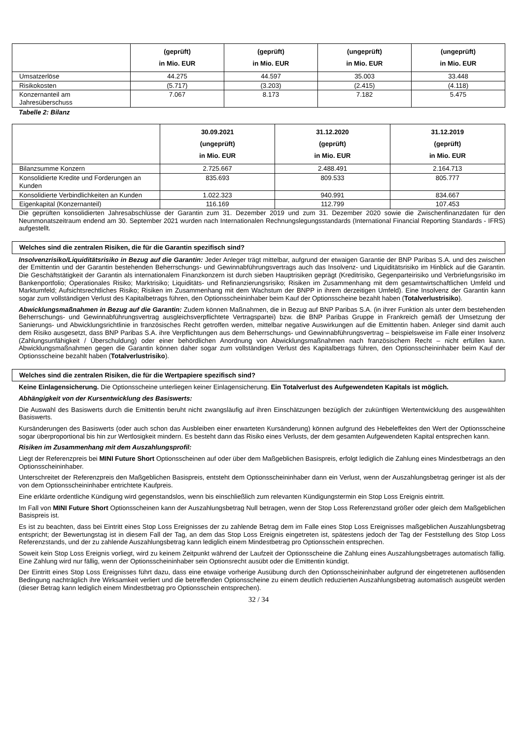| | (geprüft) in Mio. EUR | (geprüft) in Mio. EUR | (ungeprüft) in Mio. EUR | (ungeprüft) in Mio. EUR |
| --- | --- | --- | --- | --- |
| Umsatzerlöse | 44.275 | 44.597 | 35.003 | 33.448 |
| Risikokosten | (5.717) | (3.203) | (2.415) | (4.118) |
| Konzernanteil am Jahresüberschuss | 7.067 | 8.173 | 7.182 | 5.475 |
Tabelle 2: Bilanz
| | 30.09.2021 (ungeprüft) in Mio. EUR | 31.12.2020 (geprüft) in Mio. EUR | 31.12.2019 (geprüft) in Mio. EUR |
| --- | --- | --- | --- |
| Bilanzsumme Konzern | 2.725.667 | 2.488.491 | 2.164.713 |
| Konsolidierte Kredite und Forderungen an Kunden | 835.693 | 809.533 | 805.777 |
| Konsolidierte Verbindlichkeiten an Kunden | 1.022.323 | 940.991 | 834.667 |
| Eigenkapital (Konzernanteil) | 116.169 | 112.799 | 107.453 |
Die geprüften konsolidierten Jahresabschlüsse der Garantin zum 31. Dezember 2019 und zum 31. Dezember 2020 sowie die Zwischenfinanzdaten für den Neunmonatszeitraum endend am 30. September 2021 wurden nach Internationalen Rechnungslegungsstandards (International Financial Reporting Standards - IFRS) aufgestellt.
Welches sind die zentralen Risiken, die für die Garantin spezifisch sind?
Insolvenzrisiko/Liquiditätsrisiko in Bezug auf die Garantin: Jeder Anleger trägt mittelbar, aufgrund der etwaigen Garantie der BNP Paribas S.A. und des zwischen der Emittentin und der Garantin bestehenden Beherrschungs- und Gewinnabführungsvertrags auch das Insolvenz- und Liquiditätsrisiko im Hinblick auf die Garantin. Die Geschäftstätigkeit der Garantin als internationalem Finanzkonzern ist durch sieben Hauptrisiken geprägt (Kreditrisiko, Gegenparteirisiko und Verbriefungsrisiko im Bankenportfolio; Operationales Risiko; Marktrisiko; Liquiditäts- und Refinanzierungsrisiko; Risiken im Zusammenhang mit dem gesamtwirtschaftlichen Umfeld und Marktumfeld; Aufsichtsrechtliches Risiko; Risiken im Zusammenhang mit dem Wachstum der BNPP in ihrem derzeitigen Umfeld). Eine Insolvenz der Garantin kann sogar zum vollständigen Verlust des Kapitalbetrags führen, den Optionsscheininhaber beim Kauf der Optionsscheine bezahlt haben (Totalverlustrisiko).
Abwicklungsmaßnahmen in Bezug auf die Garantin: Zudem können Maßnahmen, die in Bezug auf BNP Paribas S.A. (in ihrer Funktion als unter dem bestehenden Beherrschungs- und Gewinnabführungsvertrag ausgleichsverpflichtete Vertragspartei) bzw. die BNP Paribas Gruppe in Frankreich gemäß der Umsetzung der Sanierungs- und Abwicklungsrichtlinie in französisches Recht getroffen werden, mittelbar negative Auswirkungen auf die Emittentin haben. Anleger sind damit auch dem Risiko ausgesetzt, dass BNP Paribas S.A. ihre Verpflichtungen aus dem Beherrschungs- und Gewinnabführungsvertrag – beispielsweise im Falle einer Insolvenz (Zahlungsunfähigkeit / Überschuldung) oder einer behördlichen Anordnung von Abwicklungsmaßnahmen nach französischem Recht – nicht erfüllen kann. Abwicklungsmaßnahmen gegen die Garantin können daher sogar zum vollständigen Verlust des Kapitalbetrags führen, den Optionsscheininhaber beim Kauf der Optionsscheine bezahlt haben (Totalverlustrisiko).
Welches sind die zentralen Risiken, die für die Wertpapiere spezifisch sind?
Keine Einlagensicherung. Die Optionsscheine unterliegen keiner Einlagensicherung. Ein Totalverlust des Aufgewendeten Kapitals ist möglich.
Abhängigkeit von der Kursentwicklung des Basiswerts:
Die Auswahl des Basiswerts durch die Emittentin beruht nicht zwangsläufig auf ihren Einschätzungen bezüglich der zukünftigen Wertentwicklung des ausgewählten Basiswerts.
Kursänderungen des Basiswerts (oder auch schon das Ausbleiben einer erwarteten Kursänderung) können aufgrund des Hebeleffektes den Wert der Optionsscheine sogar überproportional bis hin zur Wertlosigkeit mindern. Es besteht dann das Risiko eines Verlusts, der dem gesamten Aufgewendeten Kapital entsprechen kann.
Risiken im Zusammenhang mit dem Auszahlungsprofil:
Liegt der Referenzpreis bei MINI Future Short Optionsscheinen auf oder über dem Maßgeblichen Basispreis, erfolgt lediglich die Zahlung eines Mindestbetrags an den Optionsscheininhaber.
Unterschreitet der Referenzpreis den Maßgeblichen Basispreis, entsteht dem Optionsscheininhaber dann ein Verlust, wenn der Auszahlungsbetrag geringer ist als der von dem Optionsscheininhaber entrichtete Kaufpreis.
Eine erklärte ordentliche Kündigung wird gegenstandslos, wenn bis einschließlich zum relevanten Kündigungstermin ein Stop Loss Ereignis eintritt.
Im Fall von MINI Future Short Optionsscheinen kann der Auszahlungsbetrag Null betragen, wenn der Stop Loss Referenzstand größer oder gleich dem Maßgeblichen Basispreis ist.
Es ist zu beachten, dass bei Eintritt eines Stop Loss Ereignisses der zu zahlende Betrag dem im Falle eines Stop Loss Ereignisses maßgeblichen Auszahlungsbetrag entspricht; der Bewertungstag ist in diesem Fall der Tag, an dem das Stop Loss Ereignis eingetreten ist, spätestens jedoch der Tag der Feststellung des Stop Loss Referenzstands, und der zu zahlende Auszahlungsbetrag kann lediglich einem Mindestbetrag pro Optionsschein entsprechen.
Soweit kein Stop Loss Ereignis vorliegt, wird zu keinem Zeitpunkt während der Laufzeit der Optionsscheine die Zahlung eines Auszahlungsbetrages automatisch fällig. Eine Zahlung wird nur fällig, wenn der Optionsscheininhaber sein Optionsrecht ausübt oder die Emittentin kündigt.
Der Eintritt eines Stop Loss Ereignisses führt dazu, dass eine etwaige vorherige Ausübung durch den Optionsscheininhaber aufgrund der eingetretenen auflösenden Bedingung nachträglich ihre Wirksamkeit verliert und die betreffenden Optionsscheine zu einem deutlich reduzierten Auszahlungsbetrag automatisch ausgeübt werden (dieser Betrag kann lediglich einem Mindestbetrag pro Optionsschein entsprechen).
32 / 34